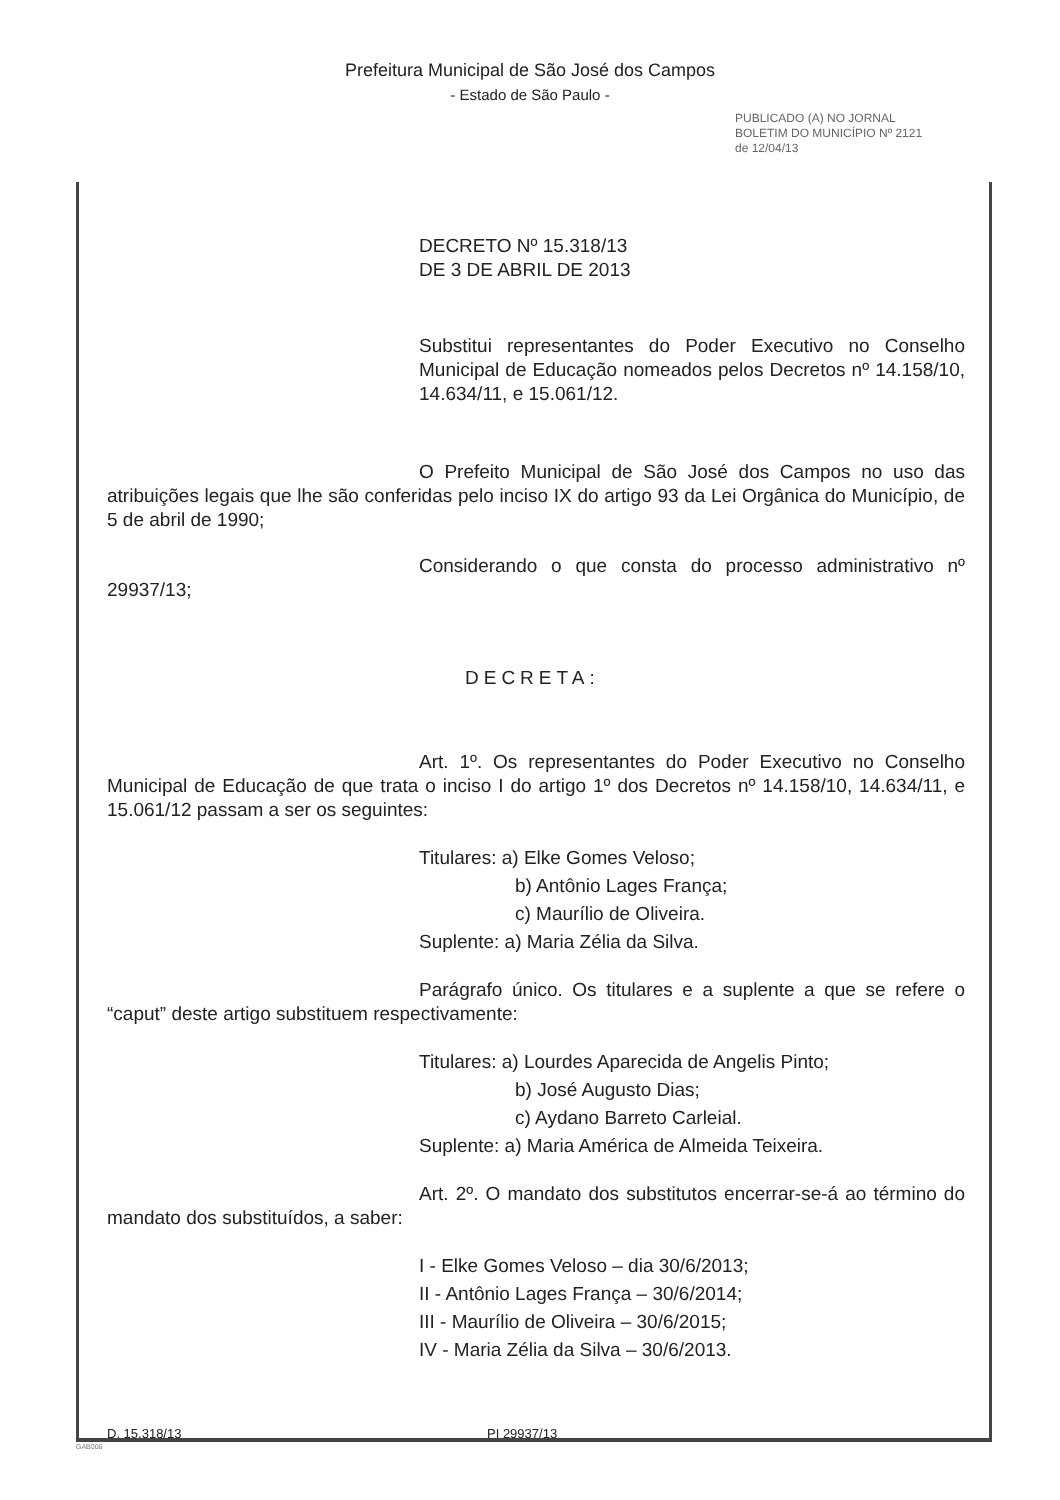Prefeitura Municipal de São José dos Campos
- Estado de São Paulo -
PUBLICADO (A) NO JORNAL BOLETIM DO MUNICÍPIO Nº 2121 de 12/04/13
DECRETO Nº 15.318/13
DE 3 DE ABRIL DE 2013
Substitui representantes do Poder Executivo no Conselho Municipal de Educação nomeados pelos Decretos nº 14.158/10, 14.634/11, e 15.061/12.
O Prefeito Municipal de São José dos Campos no uso das atribuições legais que lhe são conferidas pelo inciso IX do artigo 93 da Lei Orgânica do Município, de 5 de abril de 1990;
Considerando o que consta do processo administrativo nº 29937/13;
DECRETA:
Art. 1º. Os representantes do Poder Executivo no Conselho Municipal de Educação de que trata o inciso I do artigo 1º dos Decretos nº 14.158/10, 14.634/11, e 15.061/12 passam a ser os seguintes:
Titulares: a) Elke Gomes Veloso;
b) Antônio Lages França;
c) Maurílio de Oliveira.
Suplente: a) Maria Zélia da Silva.
Parágrafo único. Os titulares e a suplente a que se refere o “caput” deste artigo substituem respectivamente:
Titulares: a) Lourdes Aparecida de Angelis Pinto;
b) José Augusto Dias;
c) Aydano Barreto Carleial.
Suplente: a) Maria América de Almeida Teixeira.
Art. 2º. O mandato dos substitutos encerrar-se-á ao término do mandato dos substituídos, a saber:
I - Elke Gomes Veloso – dia 30/6/2013;
II - Antônio Lages França – 30/6/2014;
III - Maurílio de Oliveira – 30/6/2015;
IV - Maria Zélia da Silva – 30/6/2013.
D. 15.318/13 PI 29937/13
GAB006